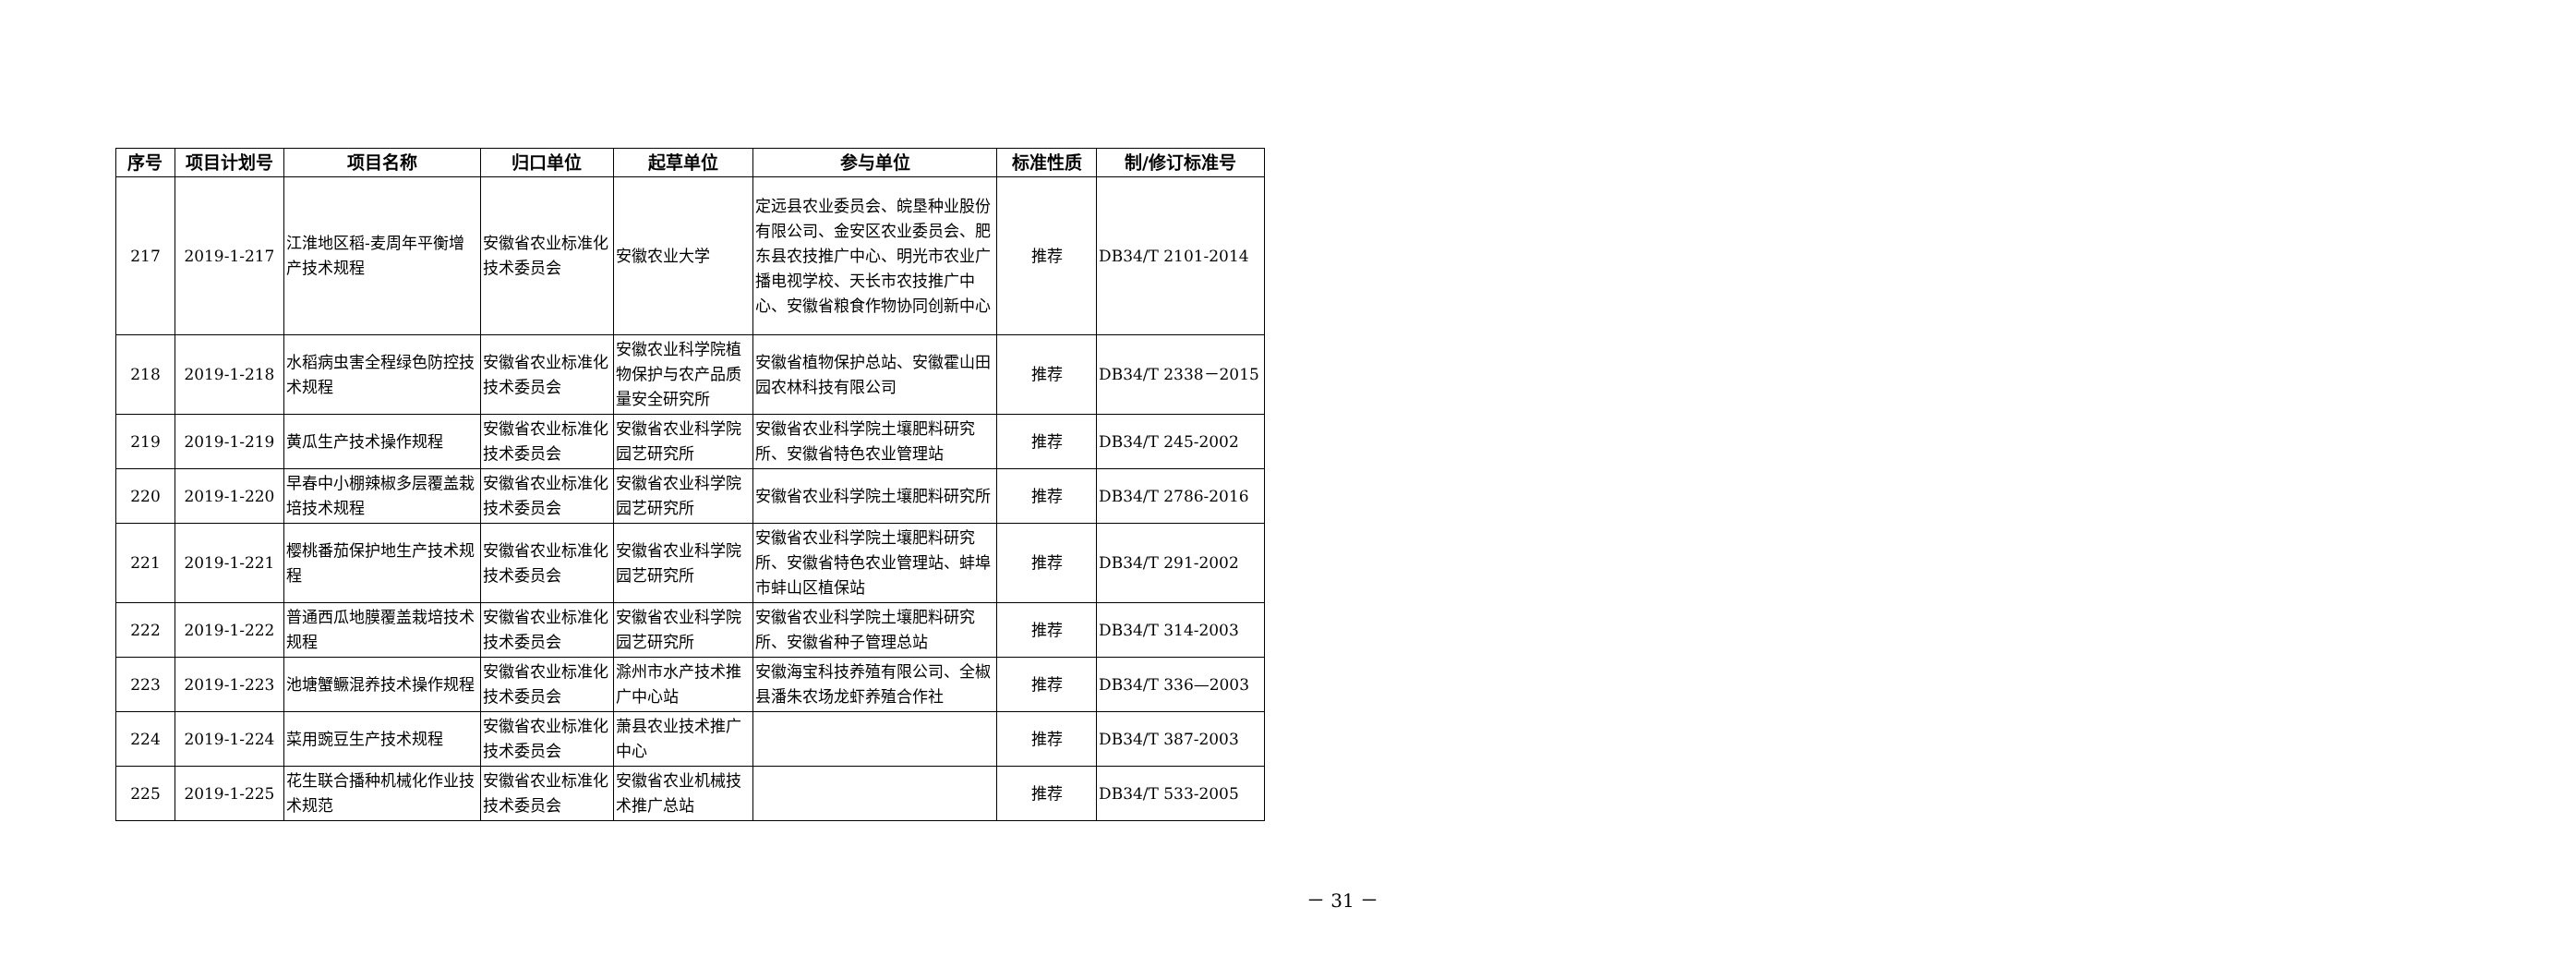| 序号 | 项目计划号 | 项目名称 | 归口单位 | 起草单位 | 参与单位 | 标准性质 | 制/修订标准号 |
| --- | --- | --- | --- | --- | --- | --- | --- |
| 217 | 2019-1-217 | 江淮地区稻-麦周年平衡增产技术规程 | 安徽省农业标准化技术委员会 | 安徽农业大学 | 定远县农业委员会、皖垦种业股份有限公司、金安区农业委员会、肥东县农技推广中心、明光市农业广播电视学校、天长市农技推广中心、安徽省粮食作物协同创新中心 | 推荐 | DB34/T 2101-2014 |
| 218 | 2019-1-218 | 水稻病虫害全程绿色防控技术规程 | 安徽省农业标准化技术委员会 | 安徽农业科学院植物保护与农产品质量安全研究所 | 安徽省植物保护总站、安徽霍山田园农林科技有限公司 | 推荐 | DB34/T 2338－2015 |
| 219 | 2019-1-219 | 黄瓜生产技术操作规程 | 安徽省农业标准化技术委员会 | 安徽省农业科学院园艺研究所 | 安徽省农业科学院土壤肥料研究所、安徽省特色农业管理站 | 推荐 | DB34/T 245-2002 |
| 220 | 2019-1-220 | 早春中小棚辣椒多层覆盖栽培技术规程 | 安徽省农业标准化技术委员会 | 安徽省农业科学院园艺研究所 | 安徽省农业科学院土壤肥料研究所 | 推荐 | DB34/T 2786-2016 |
| 221 | 2019-1-221 | 樱桃番茄保护地生产技术规程 | 安徽省农业标准化技术委员会 | 安徽省农业科学院园艺研究所 | 安徽省农业科学院土壤肥料研究所、安徽省特色农业管理站、蚌埠市蚌山区植保站 | 推荐 | DB34/T 291-2002 |
| 222 | 2019-1-222 | 普通西瓜地膜覆盖栽培技术规程 | 安徽省农业标准化技术委员会 | 安徽省农业科学院园艺研究所 | 安徽省农业科学院土壤肥料研究所、安徽省种子管理总站 | 推荐 | DB34/T 314-2003 |
| 223 | 2019-1-223 | 池塘蟹鳜混养技术操作规程 | 安徽省农业标准化技术委员会 | 滁州市水产技术推广中心站 | 安徽海宝科技养殖有限公司、全椒县潘朱农场龙虾养殖合作社 | 推荐 | DB34/T 336—2003 |
| 224 | 2019-1-224 | 菜用豌豆生产技术规程 | 安徽省农业标准化技术委员会 | 萧县农业技术推广中心 | | 推荐 | DB34/T 387-2003 |
| 225 | 2019-1-225 | 花生联合播种机械化作业技术规范 | 安徽省农业标准化技术委员会 | 安徽省农业机械技术推广总站 | | 推荐 | DB34/T 533-2005 |
－ 31 －